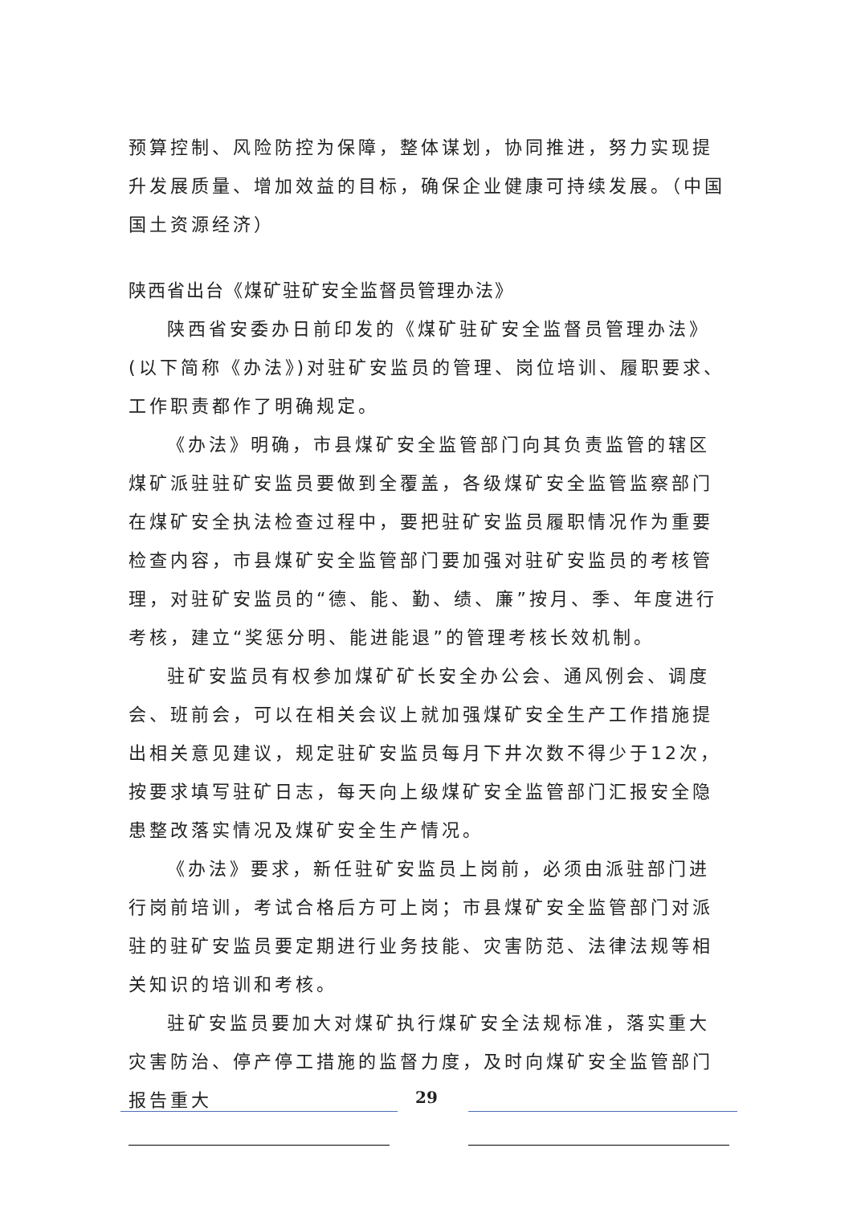预算控制、风险防控为保障，整体谋划，协同推进，努力实现提升发展质量、增加效益的目标，确保企业健康可持续发展。（中国国土资源经济）
陕西省出台《煤矿驻矿安全监督员管理办法》
陕西省安委办日前印发的《煤矿驻矿安全监督员管理办法》(以下简称《办法》)对驻矿安监员的管理、岗位培训、履职要求、工作职责都作了明确规定。
《办法》明确，市县煤矿安全监管部门向其负责监管的辖区煤矿派驻驻矿安监员要做到全覆盖，各级煤矿安全监管监察部门在煤矿安全执法检查过程中，要把驻矿安监员履职情况作为重要检查内容，市县煤矿安全监管部门要加强对驻矿安监员的考核管理，对驻矿安监员的“德、能、勤、绩、廉”按月、季、年度进行考核，建立“奖惩分明、能进能退”的管理考核长效机制。
驻矿安监员有权参加煤矿矿长安全办公会、通风例会、调度会、班前会，可以在相关会议上就加强煤矿安全生产工作措施提出相关意见建议，规定驻矿安监员每月下井次数不得少于12次，按要求填写驻矿日志，每天向上级煤矿安全监管部门汇报安全隐患整改落实情况及煤矿安全生产情况。
《办法》要求，新任驻矿安监员上岗前，必须由派驻部门进行岗前培训，考试合格后方可上岗；市县煤矿安全监管部门对派驻的驻矿安监员要定期进行业务技能、灾害防范、法律法规等相关知识的培训和考核。
驻矿安监员要加大对煤矿执行煤矿安全法规标准，落实重大灾害防治、停产停工措施的监督力度，及时向煤矿安全监管部门报告重大
29